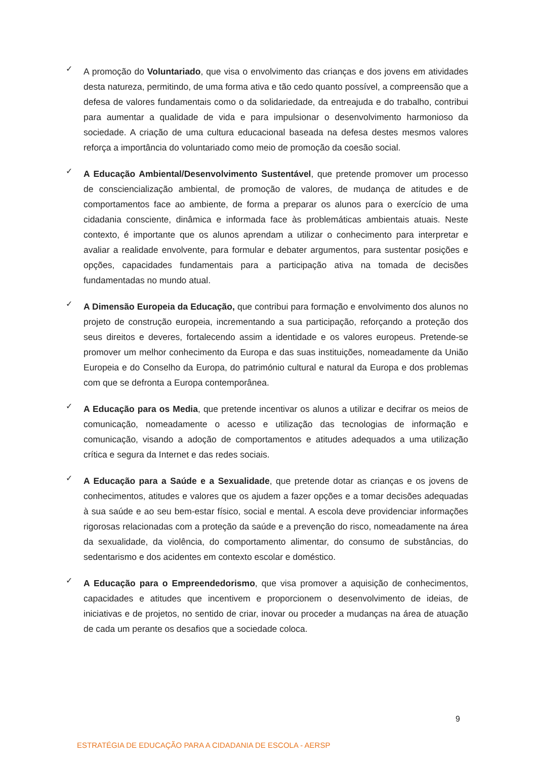✓
A promoção do Voluntariado, que visa o envolvimento das crianças e dos jovens em atividades desta natureza, permitindo, de uma forma ativa e tão cedo quanto possível, a compreensão que a defesa de valores fundamentais como o da solidariedade, da entreajuda e do trabalho, contribui para aumentar a qualidade de vida e para impulsionar o desenvolvimento harmonioso da sociedade. A criação de uma cultura educacional baseada na defesa destes mesmos valores reforça a importância do voluntariado como meio de promoção da coesão social.
✓
A Educação Ambiental/Desenvolvimento Sustentável, que pretende promover um processo de consciencialização ambiental, de promoção de valores, de mudança de atitudes e de comportamentos face ao ambiente, de forma a preparar os alunos para o exercício de uma cidadania consciente, dinâmica e informada face às problemáticas ambientais atuais. Neste contexto, é importante que os alunos aprendam a utilizar o conhecimento para interpretar e avaliar a realidade envolvente, para formular e debater argumentos, para sustentar posições e opções, capacidades fundamentais para a participação ativa na tomada de decisões fundamentadas no mundo atual.
✓
A Dimensão Europeia da Educação, que contribui para formação e envolvimento dos alunos no projeto de construção europeia, incrementando a sua participação, reforçando a proteção dos seus direitos e deveres, fortalecendo assim a identidade e os valores europeus. Pretende-se promover um melhor conhecimento da Europa e das suas instituições, nomeadamente da União Europeia e do Conselho da Europa, do património cultural e natural da Europa e dos problemas com que se defronta a Europa contemporânea.
✓
A Educação para os Media, que pretende incentivar os alunos a utilizar e decifrar os meios de comunicação, nomeadamente o acesso e utilização das tecnologias de informação e comunicação, visando a adoção de comportamentos e atitudes adequados a uma utilização crítica e segura da Internet e das redes sociais.
✓
A Educação para a Saúde e a Sexualidade, que pretende dotar as crianças e os jovens de conhecimentos, atitudes e valores que os ajudem a fazer opções e a tomar decisões adequadas à sua saúde e ao seu bem-estar físico, social e mental. A escola deve providenciar informações rigorosas relacionadas com a proteção da saúde e a prevenção do risco, nomeadamente na área da sexualidade, da violência, do comportamento alimentar, do consumo de substâncias, do sedentarismo e dos acidentes em contexto escolar e doméstico.
✓
A Educação para o Empreendedorismo, que visa promover a aquisição de conhecimentos, capacidades e atitudes que incentivem e proporcionem o desenvolvimento de ideias, de iniciativas e de projetos, no sentido de criar, inovar ou proceder a mudanças na área de atuação de cada um perante os desafios que a sociedade coloca.
9
ESTRATÉGIA DE EDUCAÇÃO PARA A CIDADANIA DE ESCOLA - AERSP